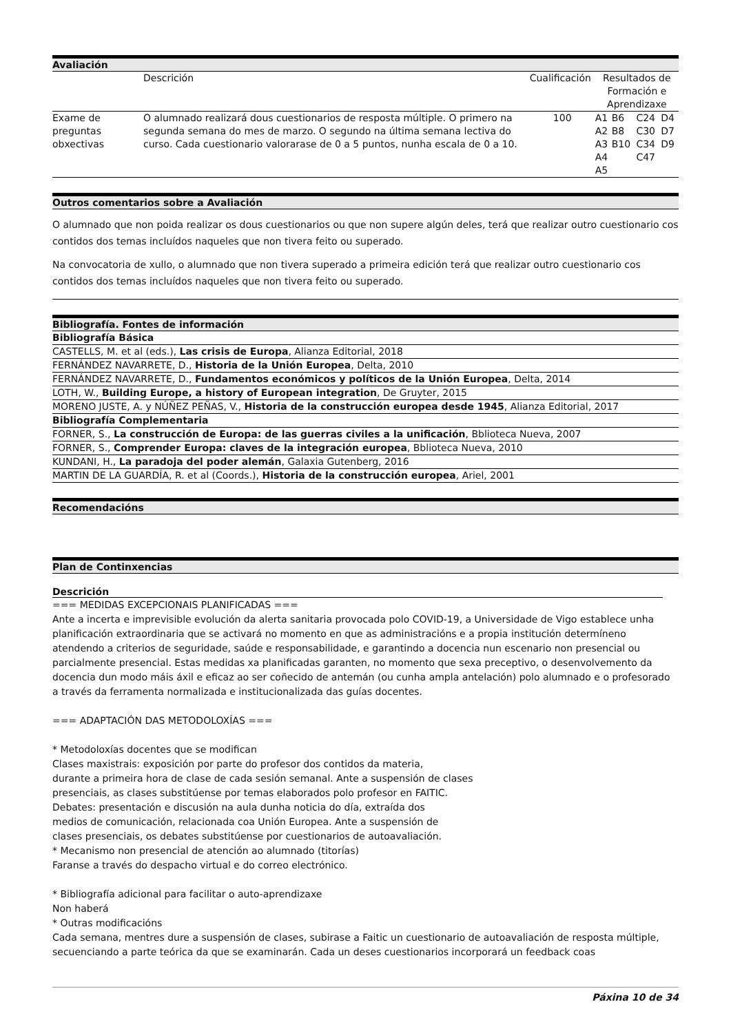Avaliación
| | Descrición | Cualificación | Resultados de Formación e Aprendizaxe | | | |
| --- | --- | --- | --- | --- | --- | --- |
| Exame de preguntas obxectivas | O alumnado realizará dous cuestionarios de resposta múltiple. O primero na segunda semana do mes de marzo. O segundo na última semana lectiva do curso. Cada cuestionario valorarase de 0 a 5 puntos, nunha escala de 0 a 10. | 100 | A1 A2 A3 A4 A5 | B6 B8 B10 | C24 C30 C34 C47 | D4 D7 D9 |
Outros comentarios sobre a Avaliación
O alumnado que non poida realizar os dous cuestionarios ou que non supere algún deles, terá que realizar outro cuestionario cos contidos dos temas incluídos naqueles que non tivera feito ou superado.
Na convocatoria de xullo, o alumnado que non tivera superado a primeira edición terá que realizar outro cuestionario cos contidos dos temas incluídos naqueles que non tivera feito ou superado.
Bibliografía. Fontes de información
| Bibliografía Básica |
| CASTELLS, M. et al (eds.), Las crisis de Europa , Alianza Editorial, 2018 |
| FERNÁNDEZ NAVARRETE, D., Historia de la Unión Europea , Delta, 2010 |
| FERNÁNDEZ NAVARRETE, D., Fundamentos económicos y políticos de la Unión Europea , Delta, 2014 |
| LOTH, W., Building Europe, a history of European integration , De Gruyter, 2015 |
| MORENO JUSTE, A. y NÚÑEZ PEÑAS, V., Historia de la construcción europea desde 1945 , Alianza Editorial, 2017 |
| Bibliografía Complementaria |
| FORNER, S., La construcción de Europa: de las guerras civiles a la unificación , Bblioteca Nueva, 2007 |
| FORNER, S., Comprender Europa: claves de la integración europea , Bblioteca Nueva, 2010 |
| KUNDANI, H., La paradoja del poder alemán , Galaxia Gutenberg, 2016 |
| MARTIN DE LA GUARDÍA, R. et al (Coords.), Historia de la construcción europea , Ariel, 2001 |
Recomendacións
Plan de Continxencias
Descrición
=== MEDIDAS EXCEPCIONAIS PLANIFICADAS ===
Ante a incerta e imprevisible evolución da alerta sanitaria provocada polo COVID-19, a Universidade de Vigo establece unha planificación extraordinaria que se activará no momento en que as administracións e a propia institución determíneno atendendo a criterios de seguridade, saúde e responsabilidade, e garantindo a docencia nun escenario non presencial ou parcialmente presencial. Estas medidas xa planificadas garanten, no momento que sexa preceptivo, o desenvolvemento da docencia dun modo máis áxil e eficaz ao ser coñecido de antemán (ou cunha ampla antelación) polo alumnado e o profesorado a través da ferramenta normalizada e institucionalizada das guías docentes.
=== ADAPTACIÓN DAS METODOLOXÍAS ===
* Metodoloxías docentes que se modifican
Clases maxistrais: exposición por parte do profesor dos contidos da materia,
durante a primeira hora de clase de cada sesión semanal. Ante a suspensión de clases
presenciais, as clases substitúense por temas elaborados polo profesor en FAITIC.
Debates: presentación e discusión na aula dunha noticia do día, extraída dos
medios de comunicación, relacionada coa Unión Europea. Ante a suspensión de
clases presenciais, os debates substitúense por cuestionarios de autoavaliación.
* Mecanismo non presencial de atención ao alumnado (titorías)
Faranse a través do despacho virtual e do correo electrónico.
* Bibliografía adicional para facilitar o auto-aprendizaxe
Non haberá
* Outras modificacións
Cada semana, mentres dure a suspensión de clases, subirase a Faitic un cuestionario de autoavaliación de resposta múltiple, secuenciando a parte teórica da que se examinarán. Cada un deses cuestionarios incorporará un feedback coas
Páxina 10 de 34